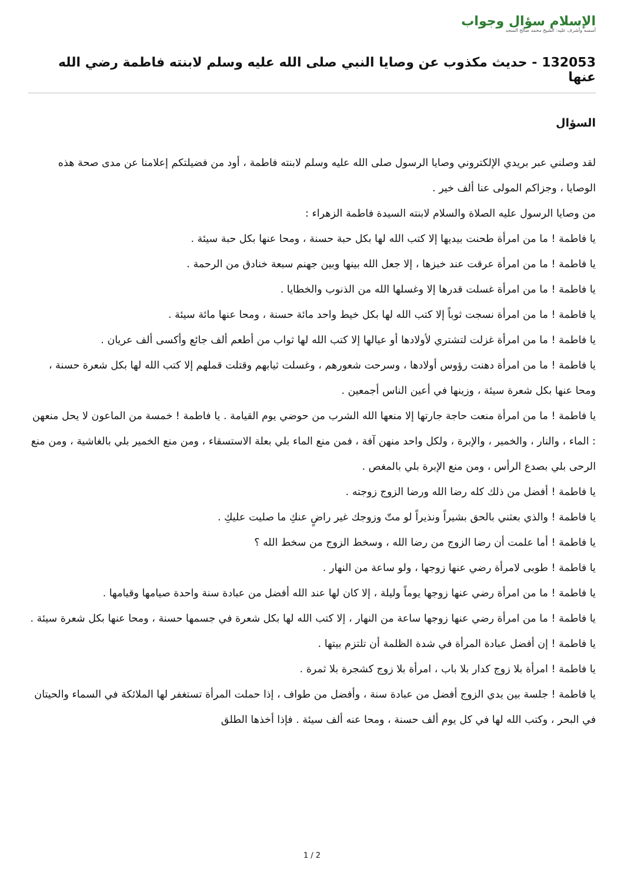الإسلام سؤال وجواب
أسسه وأشرف عليه: الشيخ محمد صالح المنجد
132053 - حديث مكذوب عن وصايا النبي صلى الله عليه وسلم لابنته فاطمة رضي الله عنها
السؤال
لقد وصلني عبر بريدي الإلكتروني وصايا الرسول صلى الله عليه وسلم لابنته فاطمة ، أود من فضيلتكم إعلامنا عن مدى صحة هذه الوصايا ، وجزاكم المولى عنا ألف خير .
من وصايا الرسول عليه الصلاة والسلام لابنته السيدة فاطمة الزهراء :
يا فاطمة ! ما من امرأة طحنت بيديها إلا كتب الله لها بكل حبة حسنة ، ومحا عنها بكل حبة سيئة .
يا فاطمة ! ما من امرأة عرقت عند خبزها ، إلا جعل الله بينها وبين جهنم سبعة خنادق من الرحمة .
يا فاطمة ! ما من امرأة غسلت قدرها إلا وغسلها الله من الذنوب والخطايا .
يا فاطمة ! ما من امرأة نسجت ثوباً إلا كتب الله لها بكل خيط واحد مائة حسنة ، ومحا عنها مائة سيئة .
يا فاطمة ! ما من امرأة غزلت لتشتري لأولادها أو عيالها إلا كتب الله لها ثواب من أطعم ألف جائع وأكسى ألف عريان .
يا فاطمة ! ما من امرأة دهنت رؤوس أولادها ، وسرحت شعورهم ، وغسلت ثيابهم وقتلت قملهم إلا كتب الله لها بكل شعرة حسنة ، ومحا عنها بكل شعرة سيئة ، وزينها في أعين الناس أجمعين .
يا فاطمة ! ما من امرأة منعت حاجة جارتها إلا منعها الله الشرب من حوضي يوم القيامة . يا فاطمة ! خمسة من الماعون لا يحل منعهن : الماء ، والنار ، والخمير ، والإبرة ، ولكل واحد منهن آفة ، فمن منع الماء بلي بعلة الاستسقاء ، ومن منع الخمير بلي بالغاشية ، ومن منع الرحى بلي بصدع الرأس ، ومن منع الإبرة بلي بالمغص .
يا فاطمة ! أفضل من ذلك كله رضا الله ورضا الزوج زوجته .
يا فاطمة ! والذي بعثني بالحق بشيراً ونذيراً لو متّ وزوجك غير راضٍ عنكِ ما صليت عليكِ .
يا فاطمة ! أما علمت أن رضا الزوج من رضا الله ، وسخط الزوج من سخط الله ؟
يا فاطمة ! طوبى لامرأة رضي عنها زوجها ، ولو ساعة من النهار .
يا فاطمة ! ما من امرأة رضي عنها زوجها يوماً وليلة ، إلا كان لها عند الله أفضل من عبادة سنة واحدة صيامها وقيامها .
يا فاطمة ! ما من امرأة رضي عنها زوجها ساعة من النهار ، إلا كتب الله لها بكل شعرة في جسمها حسنة ، ومحا عنها بكل شعرة سيئة .
يا فاطمة ! إن أفضل عبادة المرأة في شدة الظلمة أن تلتزم بيتها .
يا فاطمة ! امرأة بلا زوج كدار بلا باب ، امرأة بلا زوج كشجرة بلا ثمرة .
يا فاطمة ! جلسة بين يدي الزوج أفضل من عبادة سنة ، وأفضل من طواف ، إذا حملت المرأة تستغفر لها الملائكة في السماء والحيتان في البحر ، وكتب الله لها في كل يوم ألف حسنة ، ومحا عنه ألف سيئة . فإذا أخذها الطلق
1 / 2